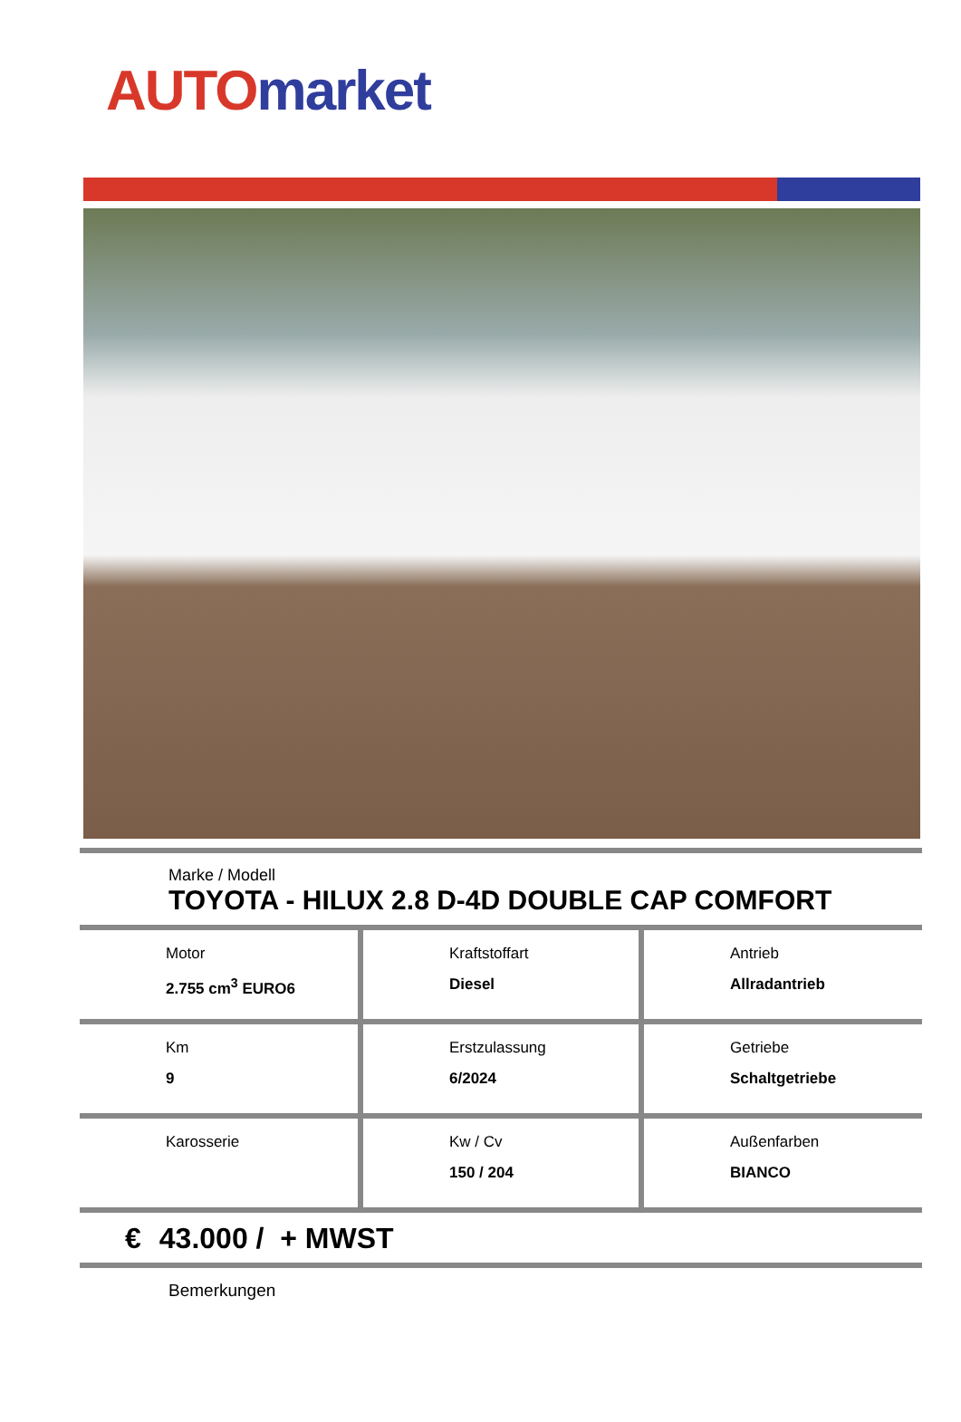AUTO market
Marke / Modell
TOYOTA - HILUX 2.8 D-4D DOUBLE CAP COMFORT
| Motor 2.755 cm<sup>3</sup> EURO6 | Kraftstoffart Diesel | Antrieb Allradantrieb |
| Km 9 | Erstzulassung 6/2024 | Getriebe Schaltgetriebe |
| Karosserie | Kw / Cv 150 / 204 | Außenfarben BIANCO |
€ 43.000 / + MWST
Bemerkungen